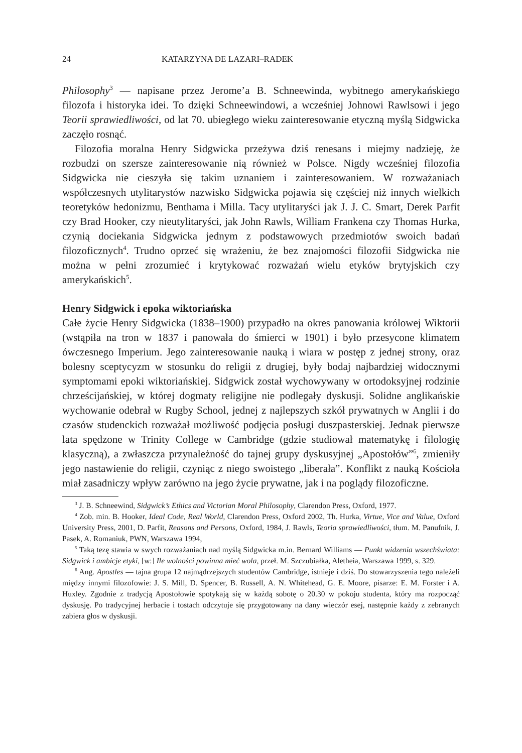24 KATARZYNA DE LAZARI–RADEK
Philosophy<sup>3</sup> — napisane przez Jerome’a B. Schneewinda, wybitnego amerykańskiego filozofa i historyka idei. To dzięki Schneewindowi, a wcześniej Johnowi Rawlsowi i jego Teorii sprawiedliwości, od lat 70. ubiegłego wieku zainteresowanie etyczną myślą Sidgwicka zaczęło rosnąć.
Filozofia moralna Henry Sidgwicka przeżywa dziś renesans i miejmy nadzieję, że rozbudzi on szersze zainteresowanie nią również w Polsce. Nigdy wcześniej filozofia Sidgwicka nie cieszyła się takim uznaniem i zainteresowaniem. W rozważaniach współczesnych utylitarystów nazwisko Sidgwicka pojawia się częściej niż innych wielkich teoretyków hedonizmu, Benthama i Milla. Tacy utylitaryści jak J. J. C. Smart, Derek Parfit czy Brad Hooker, czy nieutylitaryści, jak John Rawls, William Frankena czy Thomas Hurka, czynią dociekania Sidgwicka jednym z podstawowych przedmiotów swoich badań filozoficznych<sup>4</sup>. Trudno oprzeć się wrażeniu, że bez znajomości filozofii Sidgwicka nie można w pełni zrozumieć i krytykować rozważań wielu etyków brytyjskich czy amerykańskich<sup>5</sup>.
Henry Sidgwick i epoka wiktoriańska
Całe życie Henry Sidgwicka (1838–1900) przypadło na okres panowania królowej Wiktorii (wstąpiła na tron w 1837 i panowała do śmierci w 1901) i było przesycone klimatem ówczesnego Imperium. Jego zainteresowanie nauką i wiara w postęp z jednej strony, oraz bolesny sceptycyzm w stosunku do religii z drugiej, były bodaj najbardziej widocznymi symptomami epoki wiktoriańskiej. Sidgwick został wychowywany w ortodoksyjnej rodzinie chrześcijańskiej, w której dogmaty religijne nie podlegały dyskusji. Solidne anglikańskie wychowanie odebrał w Rugby School, jednej z najlepszych szkół prywatnych w Anglii i do czasów studenckich rozważał możliwość podjęcia posługi duszpasterskiej. Jednak pierwsze lata spędzone w Trinity College w Cambridge (gdzie studiował matematykę i filologię klasyczną), a zwłaszcza przynależność do tajnej grupy dyskusyjnej „Apostołów”<sup>6</sup>, zmieniły jego nastawienie do religii, czyniąc z niego swoistego „liberała”. Konflikt z nauką Kościoła miał zasadniczy wpływ zarówno na jego życie prywatne, jak i na poglądy filozoficzne.
<sup>3</sup> J. B. Schneewind, Sidgwick’s Ethics and Victorian Moral Philosophy, Clarendon Press, Oxford, 1977.
<sup>4</sup> Zob. min. B. Hooker, Ideal Code, Real World, Clarendon Press, Oxford 2002, Th. Hurka, Virtue, Vice and Value, Oxford University Press, 2001, D. Parfit, Reasons and Persons, Oxford, 1984, J. Rawls, Teoria sprawiedliwości, tłum. M. Panufnik, J. Pasek, A. Romaniuk, PWN, Warszawa 1994,
<sup>5</sup> Taką tezę stawia w swych rozważaniach nad myślą Sidgwicka m.in. Bernard Williams — Punkt widzenia wszechświata: Sidgwick i ambicje etyki, [w:] Ile wolności powinna mieć wola, przeł. M. Szczubiałka, Aletheia, Warszawa 1999, s. 329.
<sup>6</sup> Ang. Apostles — tajna grupa 12 najmądrzejszych studentów Cambridge, istnieje i dziś. Do stowarzyszenia tego należeli między innymi filozofowie: J. S. Mill, D. Spencer, B. Russell, A. N. Whitehead, G. E. Moore, pisarze: E. M. Forster i A. Huxley. Zgodnie z tradycją Apostołowie spotykają się w każdą sobotę o 20.30 w pokoju studenta, który ma rozpocząć dyskusję. Po tradycyjnej herbacie i tostach odczytuje się przygotowany na dany wieczór esej, następnie każdy z zebranych zabiera głos w dyskusji.